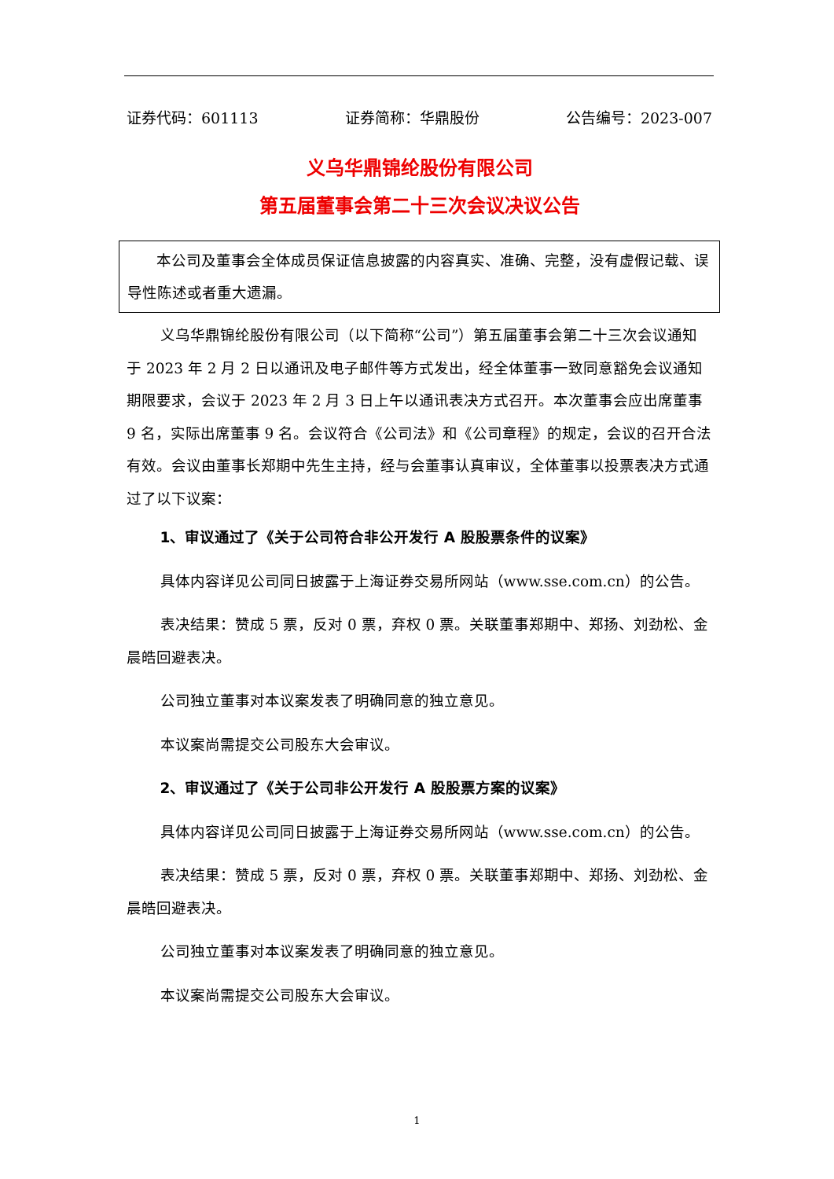证券代码：601113 证券简称：华鼎股份 公告编号：2023-007
义乌华鼎锦纶股份有限公司
第五届董事会第二十三次会议决议公告
本公司及董事会全体成员保证信息披露的内容真实、准确、完整，没有虚假记载、误导性陈述或者重大遗漏。
义乌华鼎锦纶股份有限公司（以下简称“公司”）第五届董事会第二十三次会议通知于 2023 年 2 月 2 日以通讯及电子邮件等方式发出，经全体董事一致同意豁免会议通知期限要求，会议于 2023 年 2 月 3 日上午以通讯表决方式召开。本次董事会应出席董事 9 名，实际出席董事 9 名。会议符合《公司法》和《公司章程》的规定，会议的召开合法有效。会议由董事长郑期中先生主持，经与会董事认真审议，全体董事以投票表决方式通过了以下议案：
1、审议通过了《关于公司符合非公开发行 A 股股票条件的议案》
具体内容详见公司同日披露于上海证券交易所网站（www.sse.com.cn）的公告。
表决结果：赞成 5 票，反对 0 票，弃权 0 票。关联董事郑期中、郑扬、刘劲松、金晨皓回避表决。
公司独立董事对本议案发表了明确同意的独立意见。
本议案尚需提交公司股东大会审议。
2、审议通过了《关于公司非公开发行 A 股股票方案的议案》
具体内容详见公司同日披露于上海证券交易所网站（www.sse.com.cn）的公告。
表决结果：赞成 5 票，反对 0 票，弃权 0 票。关联董事郑期中、郑扬、刘劲松、金晨皓回避表决。
公司独立董事对本议案发表了明确同意的独立意见。
本议案尚需提交公司股东大会审议。
1